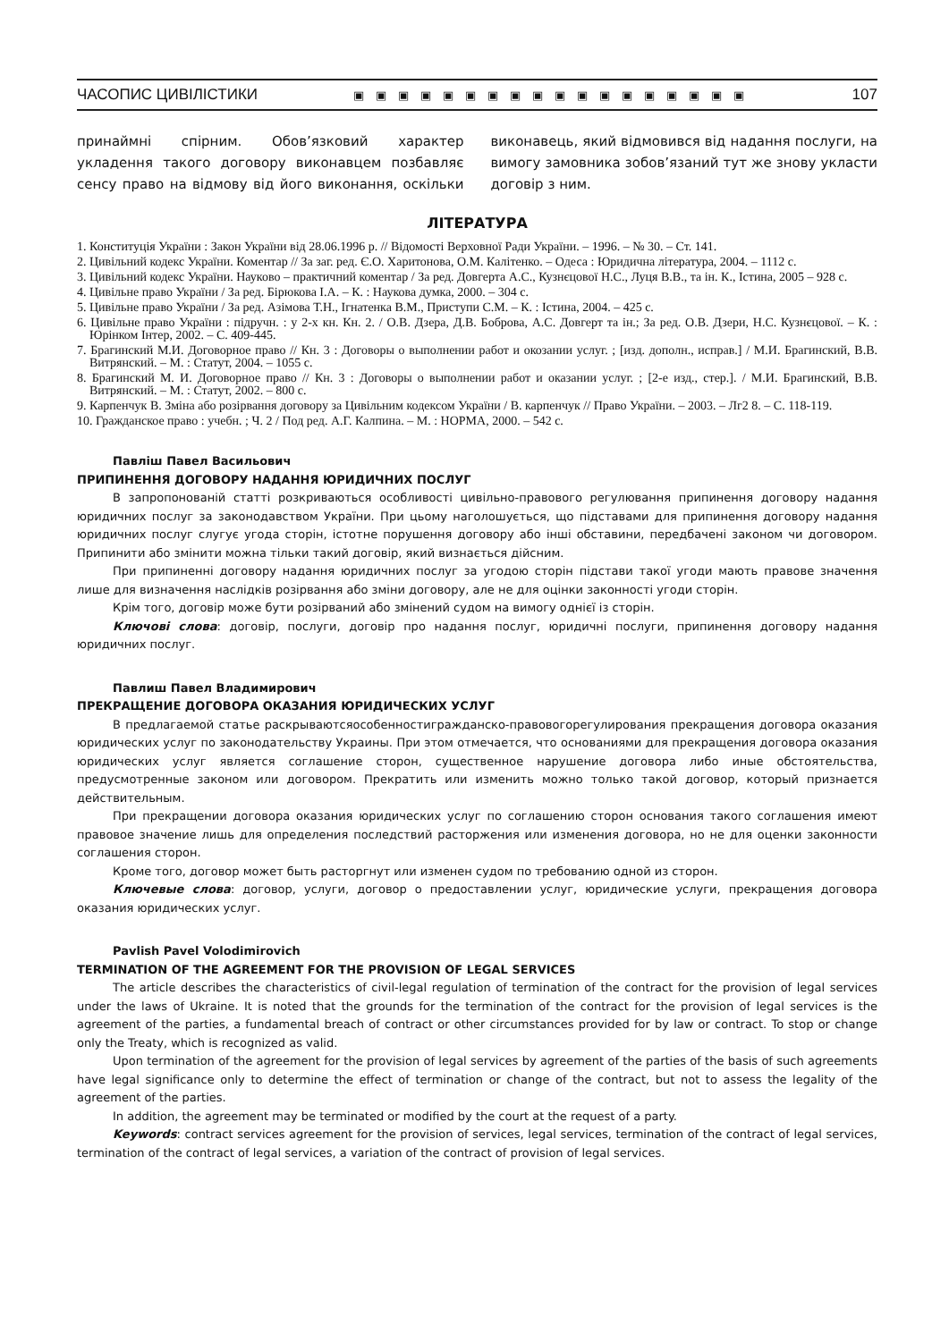ЧАСОПИС ЦИВІЛІСТИКИ ▣▣▣▣▣▣▣▣▣▣▣▣▣▣▣▣▣▣ 107
принаймні спірним. Обов’язковий характер укладення такого договору виконавцем позбавляє сенсу право на відмову від його виконання, оскільки виконавець, який відмовився від надання послуги, на вимогу замовника зобов’язаний тут же знову укласти договір з ним.
ЛІТЕРАТУРА
1. Конституція України : Закон України від 28.06.1996 р. // Відомості Верховної Ради України. – 1996. – № 30. – Ст. 141.
2. Цивільний кодекс України. Коментар // За заг. ред. Є.О. Харитонова, О.М. Калітенко. – Одеса : Юридична література, 2004. – 1112 с.
3. Цивільний кодекс України. Науково – практичний коментар / За ред. Довгерта А.С., Кузнєцової Н.С., Луця В.В., та ін. К., Істина, 2005 – 928 с.
4. Цивільне право України / За ред. Бірюкова І.А. – К. : Наукова думка, 2000. – 304 с.
5. Цивільне право України / За ред. Азімова Т.Н., Ігнатенка В.М., Приступи С.М. – К. : Істина, 2004. – 425 с.
6. Цивільне право України : підручн. : у 2-х кн. Кн. 2. / О.В. Дзера, Д.В. Боброва, А.С. Довгерт та ін.; За ред. О.В. Дзери, Н.С. Кузнєцової. – К. : Юрінком Інтер, 2002. – С. 409-445.
7. Брагинский М.И. Договорное право // Кн. 3 : Договоры о выполнении работ и окозании услуг. ; [изд. дополн., исправ.] / М.И. Брагинский, В.В. Витрянский. – М. : Статут, 2004. – 1055 с.
8. Брагинский М. И. Договорное право // Кн. 3 : Договоры о выполнении работ и оказании услуг. ; [2-е изд., стер.]. / М.И. Брагинский, В.В. Витрянский. – М. : Статут, 2002. – 800 с.
9. Карпенчук В. Зміна або розірвання договору за Цивільним кодексом України / В. карпенчук // Право України. – 2003. – Лг2 8. – С. 118-119.
10. Гражданское право : учебн. ; Ч. 2 / Под ред. А.Г. Калпина. – М. : НОРМА, 2000. – 542 с.
Павліш Павел Васильович
ПРИПИНЕННЯ ДОГОВОРУ НАДАННЯ ЮРИДИЧНИХ ПОСЛУГ
В запропонованій статті розкриваються особливості цивільно-правового регулювання припинення договору надання юридичних послуг за законодавством України. При цьому наголошується, що підставами для припинення договору надання юридичних послуг слугує угода сторін, істотне порушення договору або інші обставини, передбачені законом чи договором. Припинити або змінити можна тільки такий договір, який визнається дійсним.
При припиненні договору надання юридичних послуг за угодою сторін підстави такої угоди мають правове значення лише для визначення наслідків розірвання або зміни договору, але не для оцінки законності угоди сторін.
Крім того, договір може бути розірваний або змінений судом на вимогу однієї із сторін.
Ключові слова: договір, послуги, договір про надання послуг, юридичні послуги, припинення договору надання юридичних послуг.
Павлиш Павел Владимирович
ПРЕКРАЩЕНИЕ ДОГОВОРА ОКАЗАНИЯ ЮРИДИЧЕСКИХ УСЛУГ
В предлагаемой статье раскрываютсяособенностигражданско-правовогорегулирования прекращения договора оказания юридических услуг по законодательству Украины. При этом отмечается, что основаниями для прекращения договора оказания юридических услуг является соглашение сторон, существенное нарушение договора либо иные обстоятельства, предусмотренные законом или договором. Прекратить или изменить можно только такой договор, который признается действительным.
При прекращении договора оказания юридических услуг по соглашению сторон основания такого соглашения имеют правовое значение лишь для определения последствий расторжения или изменения договора, но не для оценки законности соглашения сторон.
Кроме того, договор может быть расторгнут или изменен судом по требованию одной из сторон.
Ключевые слова: договор, услуги, договор о предоставлении услуг, юридические услуги, прекращения договора оказания юридических услуг.
Pavlish Pavel Volodimirovich
TERMINATION OF THE AGREEMENT FOR THE PROVISION OF LEGAL SERVICES
The article describes the characteristics of civil-legal regulation of termination of the contract for the provision of legal services under the laws of Ukraine. It is noted that the grounds for the termination of the contract for the provision of legal services is the agreement of the parties, a fundamental breach of contract or other circumstances provided for by law or contract. To stop or change only the Treaty, which is recognized as valid.
Upon termination of the agreement for the provision of legal services by agreement of the parties of the basis of such agreements have legal significance only to determine the effect of termination or change of the contract, but not to assess the legality of the agreement of the parties.
In addition, the agreement may be terminated or modified by the court at the request of a party.
Keywords: contract services agreement for the provision of services, legal services, termination of the contract of legal services, termination of the contract of legal services, a variation of the contract of provision of legal services.